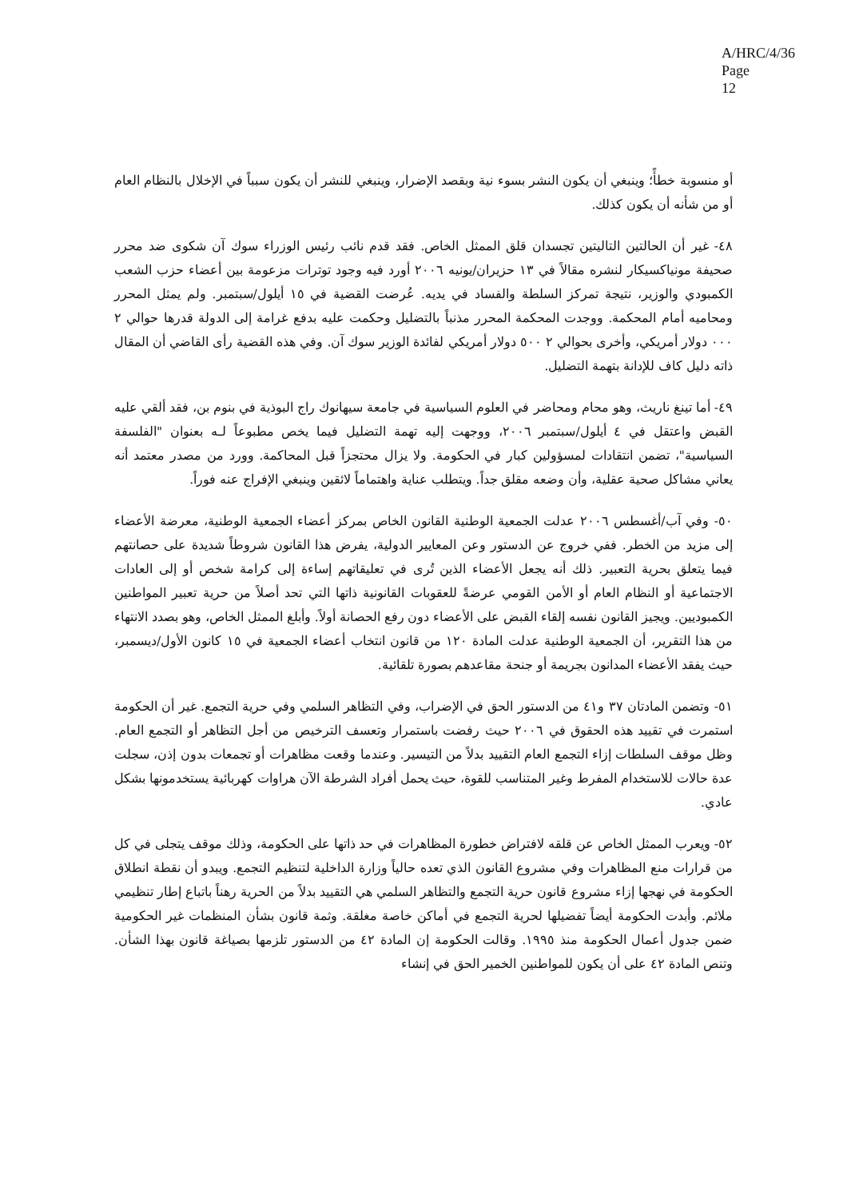A/HRC/4/36
Page 12
أو منسوبة خطأً؛ وينبغي أن يكون النشر بسوء نية وبقصد الإضرار، وينبغي للنشر أن يكون سبباً في الإخلال بالنظام العام أو من شأنه أن يكون كذلك.
٤٨- غير أن الحالتين التاليتين تجسدان قلق الممثل الخاص. فقد قدم نائب رئيس الوزراء سوك آن شكوى ضد محرر صحيفة مونياكسيكار لنشره مقالاً في ١٣ حزيران/يونيه ٢٠٠٦ أورد فيه وجود توترات مزعومة بين أعضاء حزب الشعب الكمبودي والوزير، نتيجة تمركز السلطة والفساد في يديه. عُرضت القضية في ١٥ أيلول/سبتمبر. ولم يمثل المحرر ومحاميه أمام المحكمة. ووجدت المحكمة المحرر مذنباً بالتضليل وحكمت عليه بدفع غرامة إلى الدولة قدرها حوالي ٢ ٠٠٠ دولار أمريكي، وأخرى بحوالي ٢ ٥٠٠ دولار أمريكي لفائدة الوزير سوك آن. وفي هذه القضية رأى القاضي أن المقال ذاته دليل كاف للإدانة بتهمة التضليل.
٤٩- أما تينغ ناريث، وهو محام ومحاضر في العلوم السياسية في جامعة سيهانوك راج البوذية في بنوم بن، فقد ألقي عليه القبض واعتقل في ٤ أيلول/سبتمبر ٢٠٠٦، ووجهت إليه تهمة التضليل فيما يخص مطبوعاً لـه بعنوان "الفلسفة السياسية"، تضمن انتقادات لمسؤولين كبار في الحكومة. ولا يزال محتجزاً قبل المحاكمة. وورد من مصدر معتمد أنه يعاني مشاكل صحية عقلية، وأن وضعه مقلق جداً. ويتطلب عناية واهتماماً لائقين وينبغي الإفراج عنه فوراً.
٥٠- وفي آب/أغسطس ٢٠٠٦ عدلت الجمعية الوطنية القانون الخاص بمركز أعضاء الجمعية الوطنية، معرضة الأعضاء إلى مزيد من الخطر. ففي خروج عن الدستور وعن المعايير الدولية، يفرض هذا القانون شروطاً شديدة على حصانتهم فيما يتعلق بحرية التعبير. ذلك أنه يجعل الأعضاء الذين تُرى في تعليقاتهم إساءة إلى كرامة شخص أو إلى العادات الاجتماعية أو النظام العام أو الأمن القومي عرضةً للعقوبات القانونية ذاتها التي تحد أصلاً من حرية تعبير المواطنين الكمبوديين. ويجيز القانون نفسه إلقاء القبض على الأعضاء دون رفع الحصانة أولاً. وأبلغ الممثل الخاص، وهو بصدد الانتهاء من هذا التقرير، أن الجمعية الوطنية عدلت المادة ١٢٠ من قانون انتخاب أعضاء الجمعية في ١٥ كانون الأول/ديسمبر، حيث يفقد الأعضاء المدانون بجريمة أو جنحة مقاعدهم بصورة تلقائية.
٥١- وتضمن المادتان ٣٧ و٤١ من الدستور الحق في الإضراب، وفي التظاهر السلمي وفي حرية التجمع. غير أن الحكومة استمرت في تقييد هذه الحقوق في ٢٠٠٦ حيث رفضت باستمرار وتعسف الترخيص من أجل التظاهر أو التجمع العام. وظل موقف السلطات إزاء التجمع العام التقييد بدلاً من التيسير. وعندما وقعت مظاهرات أو تجمعات بدون إذن، سجلت عدة حالات للاستخدام المفرط وغير المتناسب للقوة، حيث يحمل أفراد الشرطة الآن هراوات كهربائية يستخدمونها بشكل عادي.
٥٢- ويعرب الممثل الخاص عن قلقه لافتراض خطورة المظاهرات في حد ذاتها على الحكومة، وذلك موقف يتجلى في كل من قرارات منع المظاهرات وفي مشروع القانون الذي تعده حالياً وزارة الداخلية لتنظيم التجمع. ويبدو أن نقطة انطلاق الحكومة في نهجها إزاء مشروع قانون حرية التجمع والتظاهر السلمي هي التقييد بدلاً من الحرية رهناً باتباع إطار تنظيمي ملائم. وأبدت الحكومة أيضاً تفضيلها لحرية التجمع في أماكن خاصة مغلقة. وثمة قانون بشأن المنظمات غير الحكومية ضمن جدول أعمال الحكومة منذ ١٩٩٥. وقالت الحكومة إن المادة ٤٢ من الدستور تلزمها بصياغة قانون بهذا الشأن. وتنص المادة ٤٢ على أن يكون للمواطنين الخمير الحق في إنشاء